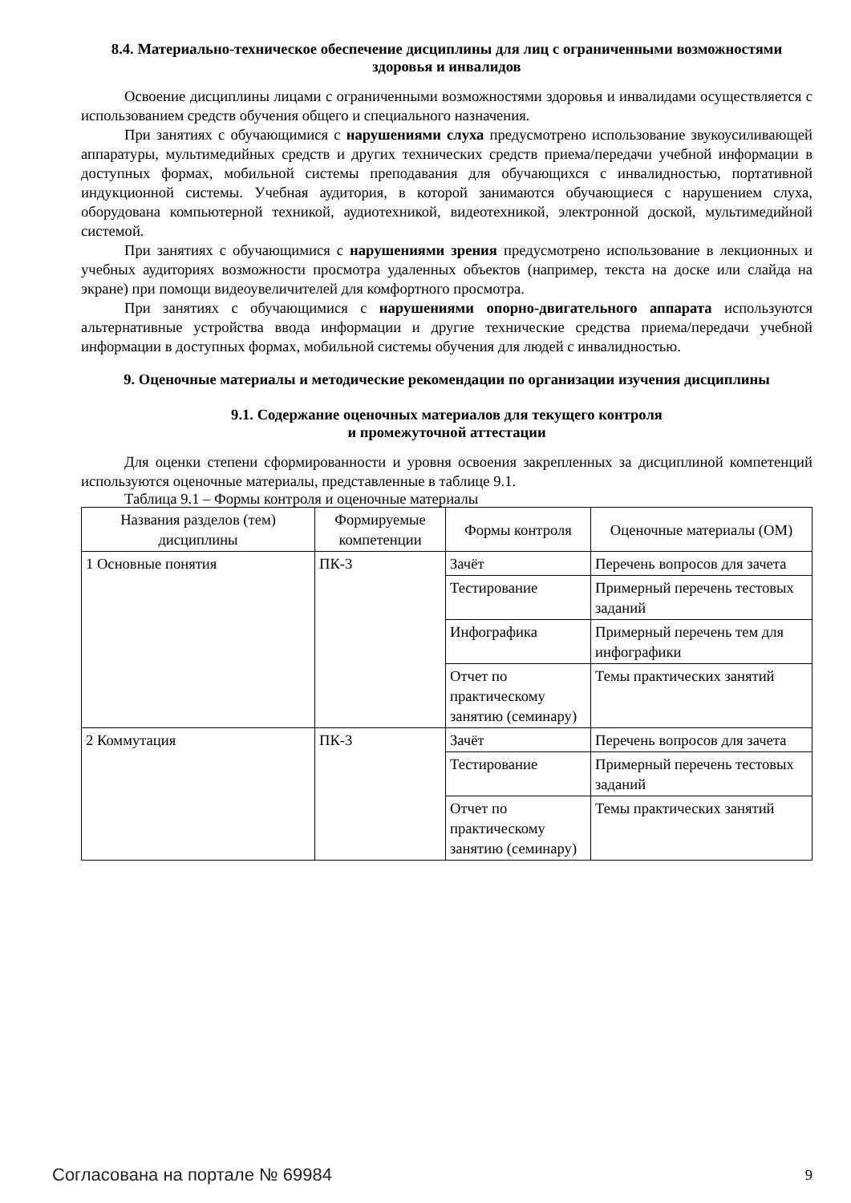8.4. Материально-техническое обеспечение дисциплины для лиц с ограниченными возможностями здоровья и инвалидов
Освоение дисциплины лицами с ограниченными возможностями здоровья и инвалидами осуществляется с использованием средств обучения общего и специального назначения.
При занятиях с обучающимися с нарушениями слуха предусмотрено использование звукоусиливающей аппаратуры, мультимедийных средств и других технических средств приема/передачи учебной информации в доступных формах, мобильной системы преподавания для обучающихся с инвалидностью, портативной индукционной системы. Учебная аудитория, в которой занимаются обучающиеся с нарушением слуха, оборудована компьютерной техникой, аудиотехникой, видеотехникой, электронной доской, мультимедийной системой.
При занятиях с обучающимися с нарушениями зрения предусмотрено использование в лекционных и учебных аудиториях возможности просмотра удаленных объектов (например, текста на доске или слайда на экране) при помощи видеоувеличителей для комфортного просмотра.
При занятиях с обучающимися с нарушениями опорно-двигательного аппарата используются альтернативные устройства ввода информации и другие технические средства приема/передачи учебной информации в доступных формах, мобильной системы обучения для людей с инвалидностью.
9. Оценочные материалы и методические рекомендации по организации изучения дисциплины
9.1. Содержание оценочных материалов для текущего контроля
и промежуточной аттестации
Для оценки степени сформированности и уровня освоения закрепленных за дисциплиной компетенций используются оценочные материалы, представленные в таблице 9.1.
Таблица 9.1 – Формы контроля и оценочные материалы
| Названия разделов (тем) дисциплины | Формируемые компетенции | Формы контроля | Оценочные материалы (ОМ) |
| --- | --- | --- | --- |
| 1 Основные понятия | ПК-3 | Зачёт | Перечень вопросов для зачета |
| | | Тестирование | Примерный перечень тестовых заданий |
| | | Инфографика | Примерный перечень тем для инфографики |
| | | Отчет по практическому занятию (семинару) | Темы практических занятий |
| 2 Коммутация | ПК-3 | Зачёт | Перечень вопросов для зачета |
| | | Тестирование | Примерный перечень тестовых заданий |
| | | Отчет по практическому занятию (семинару) | Темы практических занятий |
Согласована на портале № 69984 9